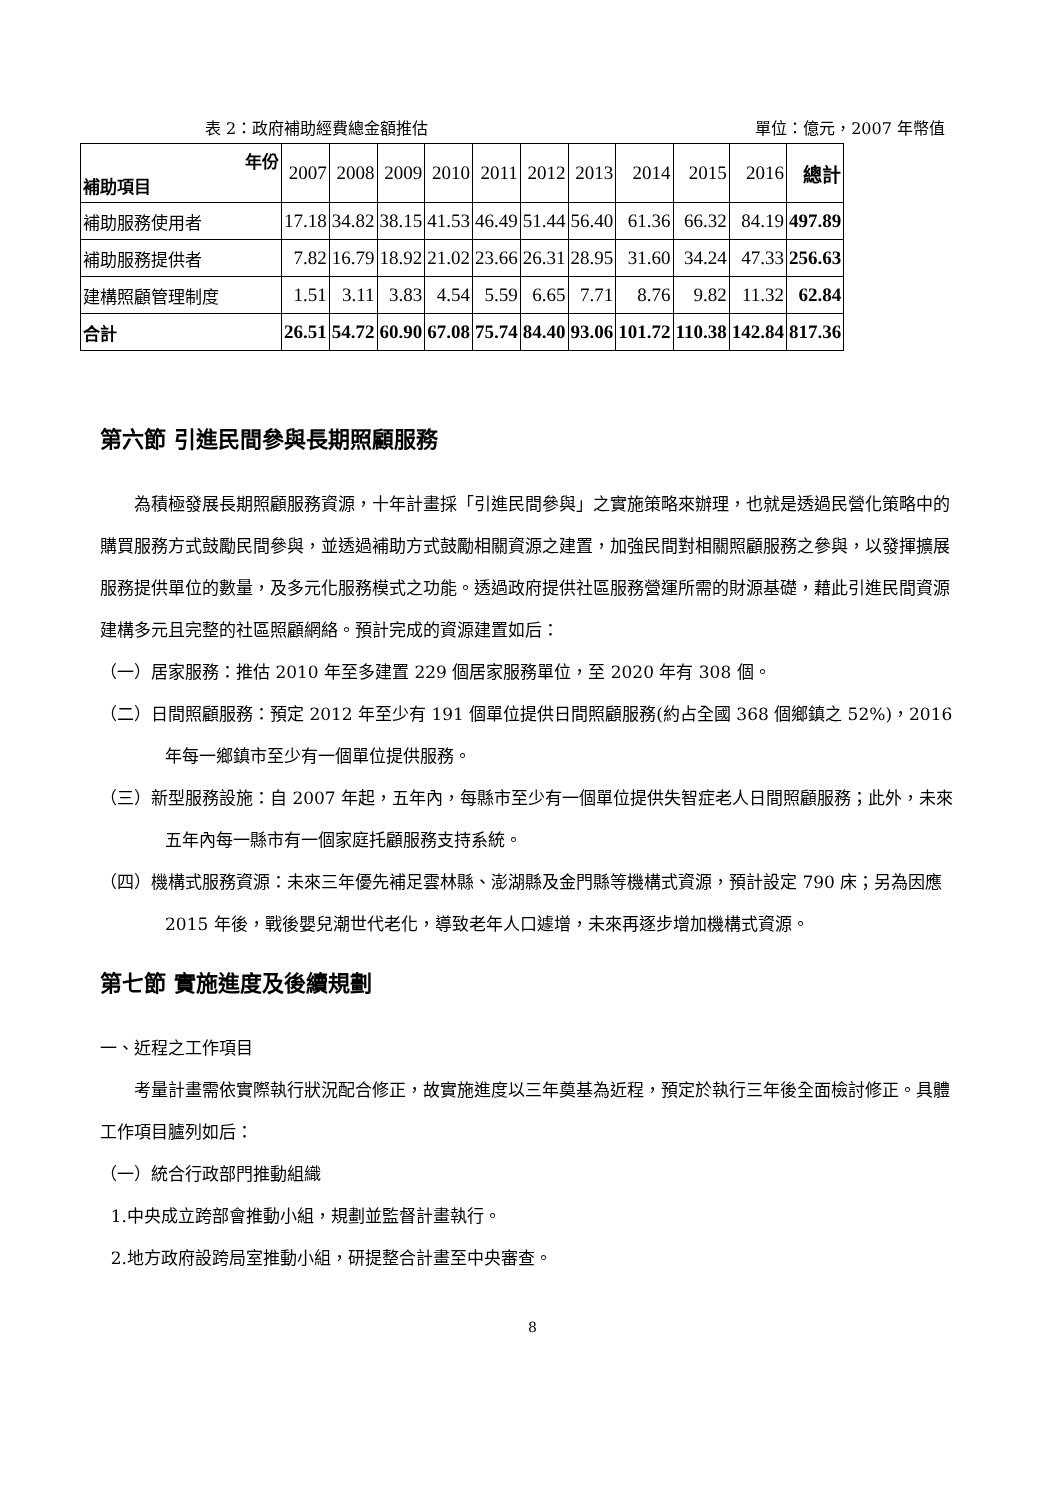表 2：政府補助經費總金額推估 單位：億元，2007 年幣值
| 年份 補助項目 | 2007 | 2008 | 2009 | 2010 | 2011 | 2012 | 2013 | 2014 | 2015 | 2016 | 總計 |
| 補助服務使用者 | 17.18 | 34.82 | 38.15 | 41.53 | 46.49 | 51.44 | 56.40 | 61.36 | 66.32 | 84.19 | 497.89 |
| 補助服務提供者 | 7.82 | 16.79 | 18.92 | 21.02 | 23.66 | 26.31 | 28.95 | 31.60 | 34.24 | 47.33 | 256.63 |
| 建構照顧管理制度 | 1.51 | 3.11 | 3.83 | 4.54 | 5.59 | 6.65 | 7.71 | 8.76 | 9.82 | 11.32 | 62.84 |
| 合計 | 26.51 | 54.72 | 60.90 | 67.08 | 75.74 | 84.40 | 93.06 | 101.72 | 110.38 | 142.84 | 817.36 |
第六節 引進民間參與長期照顧服務
為積極發展長期照顧服務資源，十年計畫採「引進民間參與」之實施策略來辦理，也就是透過民營化策略中的購買服務方式鼓勵民間參與，並透過補助方式鼓勵相關資源之建置，加強民間對相關照顧服務之參與，以發揮擴展服務提供單位的數量，及多元化服務模式之功能。透過政府提供社區服務營運所需的財源基礎，藉此引進民間資源建構多元且完整的社區照顧網絡。預計完成的資源建置如后：
（一）居家服務：推估 2010 年至多建置 229 個居家服務單位，至 2020 年有 308 個。
（二）日間照顧服務：預定 2012 年至少有 191 個單位提供日間照顧服務(約占全國 368 個鄉鎮之 52%)，2016 年每一鄉鎮市至少有一個單位提供服務。
（三）新型服務設施：自 2007 年起，五年內，每縣市至少有一個單位提供失智症老人日間照顧服務；此外，未來五年內每一縣市有一個家庭托顧服務支持系統。
（四）機構式服務資源：未來三年優先補足雲林縣、澎湖縣及金門縣等機構式資源，預計設定 790 床；另為因應 2015 年後，戰後嬰兒潮世代老化，導致老年人口遽增，未來再逐步增加機構式資源。
第七節 實施進度及後續規劃
一、近程之工作項目
考量計畫需依實際執行狀況配合修正，故實施進度以三年奠基為近程，預定於執行三年後全面檢討修正。具體工作項目臚列如后：
（一）統合行政部門推動組織
1.中央成立跨部會推動小組，規劃並監督計畫執行。
2.地方政府設跨局室推動小組，研提整合計畫至中央審查。
8